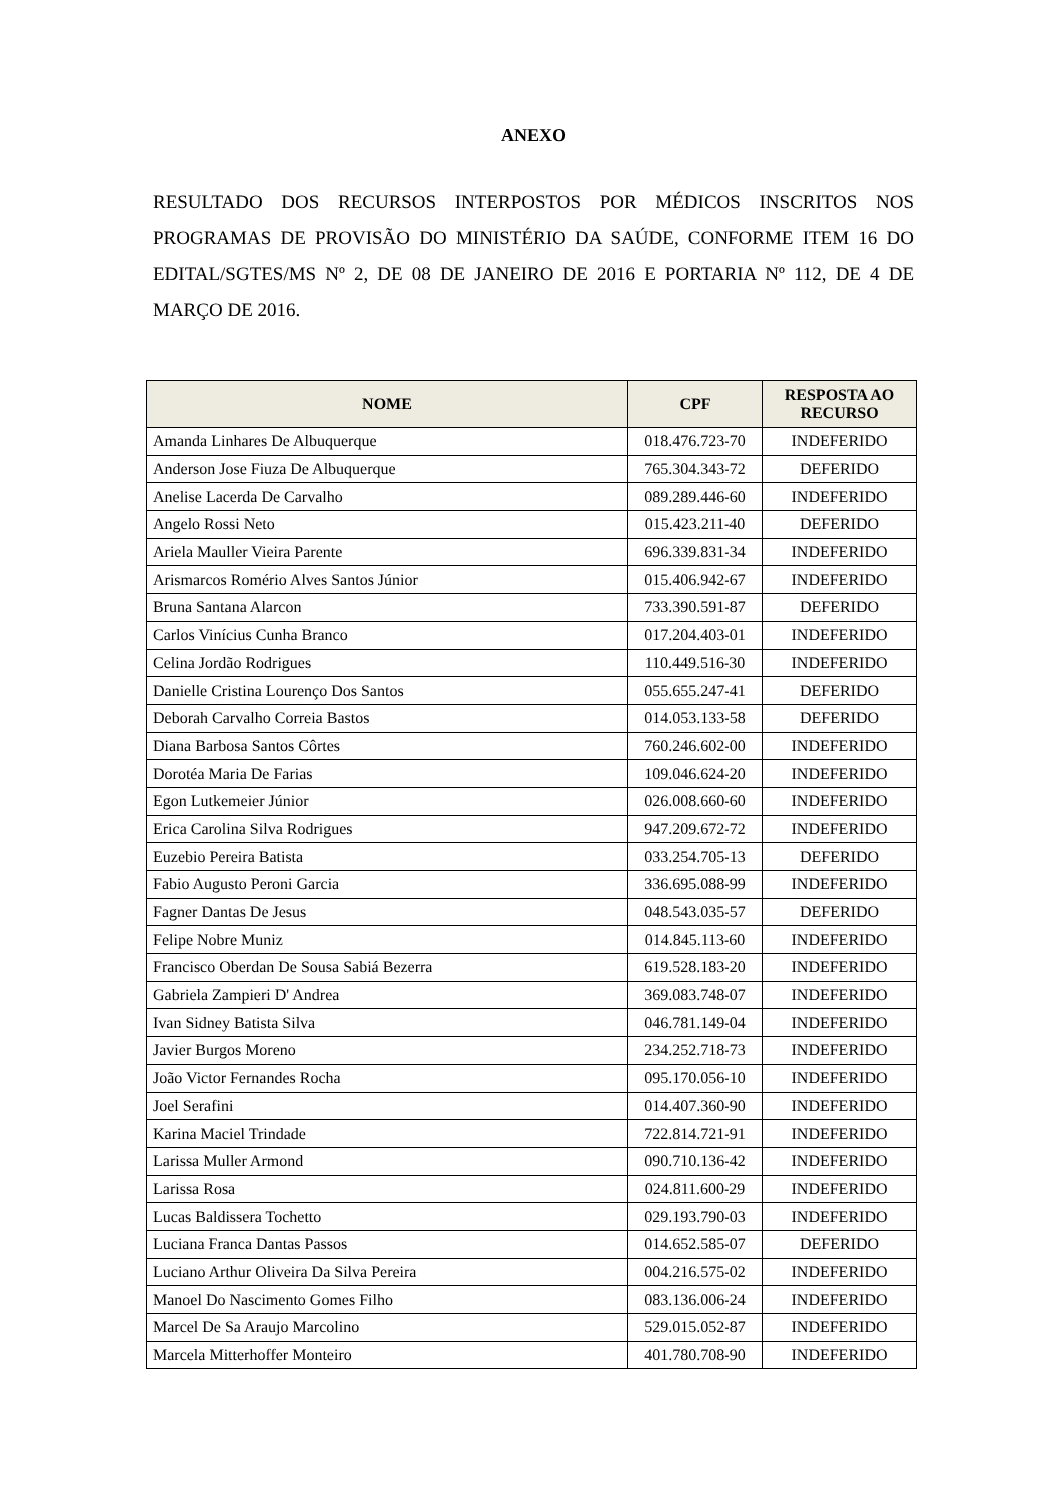ANEXO
RESULTADO DOS RECURSOS INTERPOSTOS POR MÉDICOS INSCRITOS NOS PROGRAMAS DE PROVISÃO DO MINISTÉRIO DA SAÚDE, CONFORME ITEM 16 DO EDITAL/SGTES/MS Nº 2, DE 08 DE JANEIRO DE 2016 E PORTARIA Nº 112, DE 4 DE MARÇO DE 2016.
| NOME | CPF | RESPOSTA AO RECURSO |
| --- | --- | --- |
| Amanda Linhares De Albuquerque | 018.476.723-70 | INDEFERIDO |
| Anderson Jose Fiuza De Albuquerque | 765.304.343-72 | DEFERIDO |
| Anelise Lacerda De Carvalho | 089.289.446-60 | INDEFERIDO |
| Angelo Rossi Neto | 015.423.211-40 | DEFERIDO |
| Ariela Mauller Vieira Parente | 696.339.831-34 | INDEFERIDO |
| Arismarcos Romério Alves Santos Júnior | 015.406.942-67 | INDEFERIDO |
| Bruna Santana Alarcon | 733.390.591-87 | DEFERIDO |
| Carlos Vinícius Cunha Branco | 017.204.403-01 | INDEFERIDO |
| Celina Jordão Rodrigues | 110.449.516-30 | INDEFERIDO |
| Danielle Cristina Lourenço Dos Santos | 055.655.247-41 | DEFERIDO |
| Deborah Carvalho Correia Bastos | 014.053.133-58 | DEFERIDO |
| Diana Barbosa Santos Côrtes | 760.246.602-00 | INDEFERIDO |
| Dorotéa Maria De Farias | 109.046.624-20 | INDEFERIDO |
| Egon Lutkemeier Júnior | 026.008.660-60 | INDEFERIDO |
| Erica Carolina Silva Rodrigues | 947.209.672-72 | INDEFERIDO |
| Euzebio Pereira Batista | 033.254.705-13 | DEFERIDO |
| Fabio Augusto Peroni Garcia | 336.695.088-99 | INDEFERIDO |
| Fagner Dantas De Jesus | 048.543.035-57 | DEFERIDO |
| Felipe Nobre Muniz | 014.845.113-60 | INDEFERIDO |
| Francisco Oberdan De Sousa Sabiá Bezerra | 619.528.183-20 | INDEFERIDO |
| Gabriela Zampieri D' Andrea | 369.083.748-07 | INDEFERIDO |
| Ivan Sidney Batista Silva | 046.781.149-04 | INDEFERIDO |
| Javier Burgos Moreno | 234.252.718-73 | INDEFERIDO |
| João Victor Fernandes Rocha | 095.170.056-10 | INDEFERIDO |
| Joel Serafini | 014.407.360-90 | INDEFERIDO |
| Karina Maciel Trindade | 722.814.721-91 | INDEFERIDO |
| Larissa Muller Armond | 090.710.136-42 | INDEFERIDO |
| Larissa Rosa | 024.811.600-29 | INDEFERIDO |
| Lucas Baldissera Tochetto | 029.193.790-03 | INDEFERIDO |
| Luciana Franca Dantas Passos | 014.652.585-07 | DEFERIDO |
| Luciano Arthur Oliveira Da Silva Pereira | 004.216.575-02 | INDEFERIDO |
| Manoel Do Nascimento Gomes Filho | 083.136.006-24 | INDEFERIDO |
| Marcel De Sa Araujo Marcolino | 529.015.052-87 | INDEFERIDO |
| Marcela Mitterhoffer Monteiro | 401.780.708-90 | INDEFERIDO |